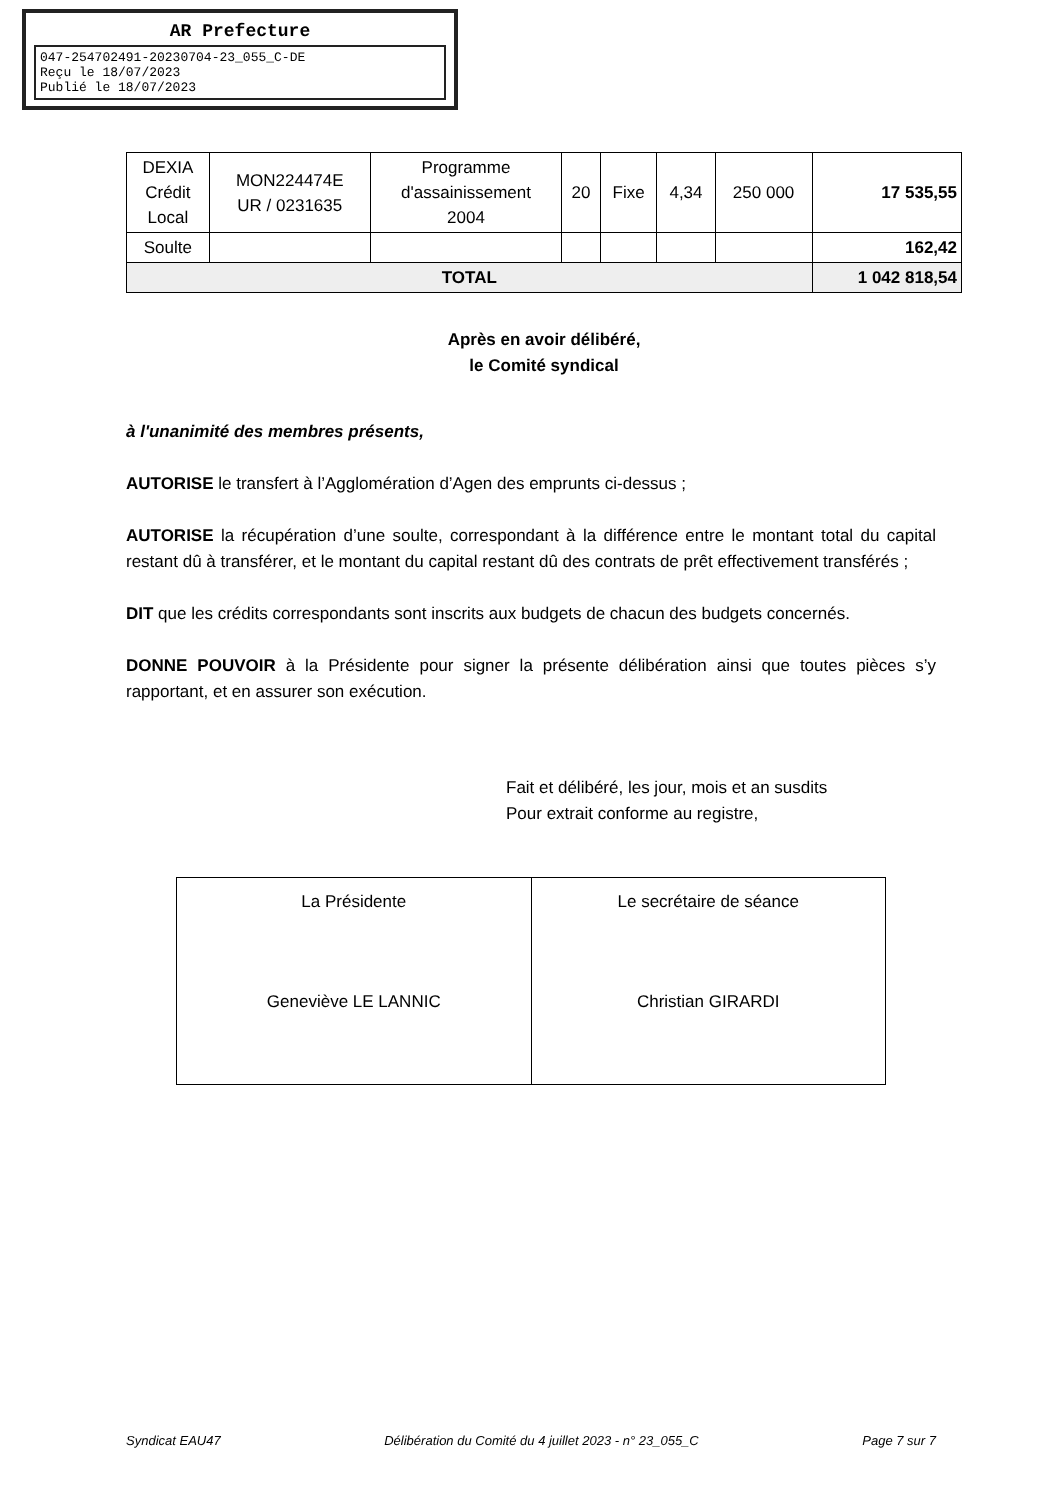AR Prefecture
047-254702491-20230704-23_055_C-DE
Reçu le 18/07/2023
Publié le 18/07/2023
| DEXIA Crédit Local | MON224474E UR / 0231635 | Programme d'assainissement 2004 | 20 | Fixe | 4,34 | 250 000 | 17 535,55 |
| Soulte | | | | | | | 162,42 |
| TOTAL | | | | | | | 1 042 818,54 |
Après en avoir délibéré,
le Comité syndical
à l'unanimité des membres présents,
AUTORISE le transfert à l’Agglomération d’Agen des emprunts ci-dessus ;
AUTORISE la récupération d’une soulte, correspondant à la différence entre le montant total du capital restant dû à transférer, et le montant du capital restant dû des contrats de prêt effectivement transférés ;
DIT que les crédits correspondants sont inscrits aux budgets de chacun des budgets concernés.
DONNE POUVOIR à la Présidente pour signer la présente délibération ainsi que toutes pièces s’y rapportant, et en assurer son exécution.
Fait et délibéré, les jour, mois et an susdits
Pour extrait conforme au registre,
| La Présidente Geneviève LE LANNIC | Le secrétaire de séance Christian GIRARDI |
Syndicat EAU47 Délibération du Comité du 4 juillet 2023 - n° 23_055_C Page 7 sur 7